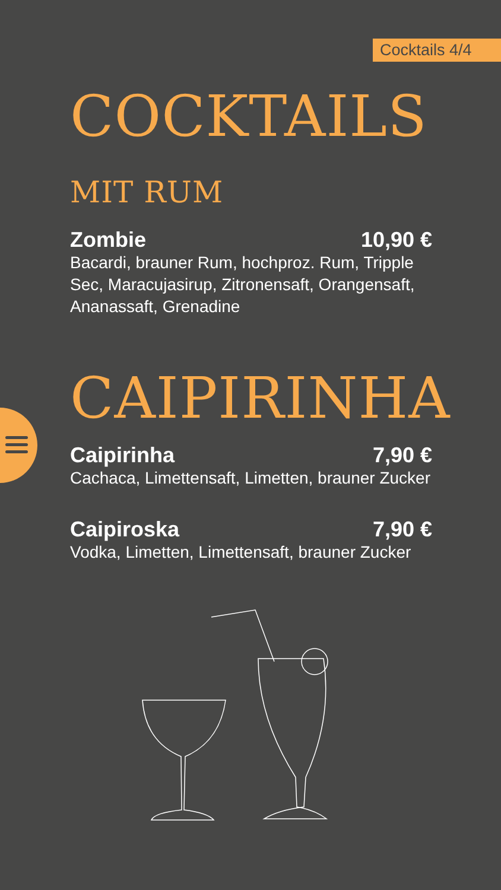Cocktails 4/4
COCKTAILS MIT RUM
Zombie 10,90 €
Bacardi, brauner Rum, hochproz. Rum, Tripple Sec, Maracujasirup, Zitronensaft, Orangensaft, Ananassaft, Grenadine
CAIPIRINHA
Caipirinha 7,90 €
Cachaca, Limettensaft, Limetten, brauner Zucker
Caipiroska 7,90 €
Vodka, Limetten, Limettensaft, brauner Zucker